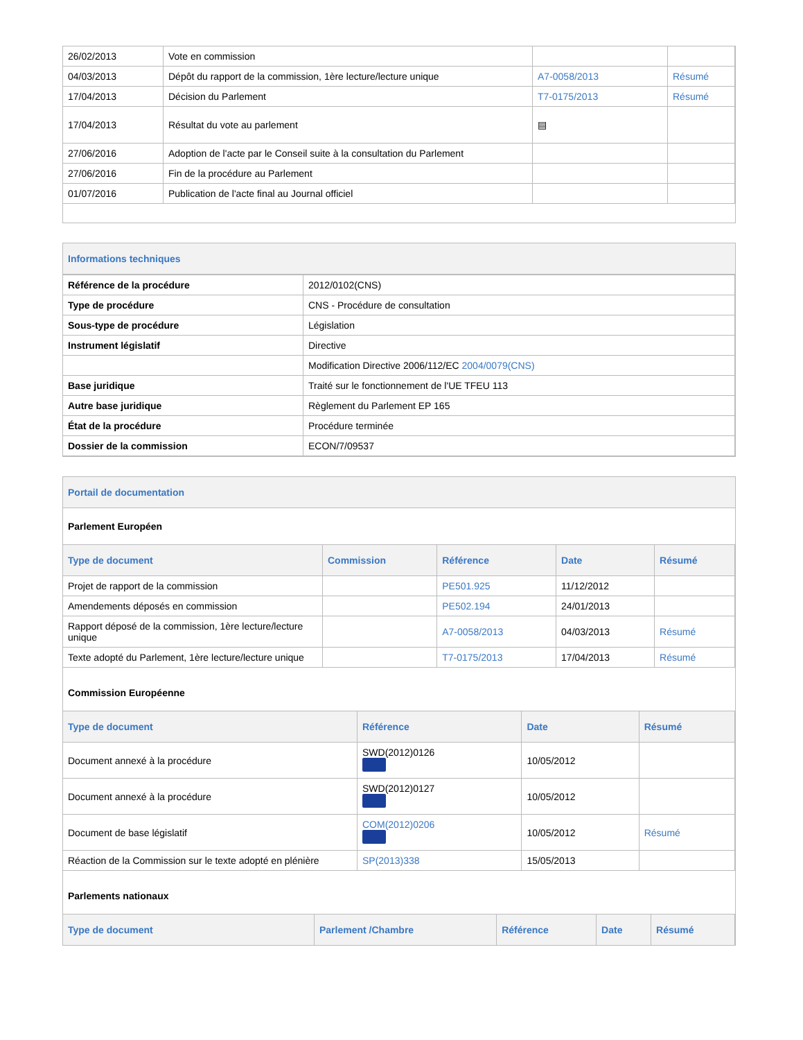| 26/02/2013 | Vote en commission | | |
| 04/03/2013 | Dépôt du rapport de la commission, 1ère lecture/lecture unique | A7-0058/2013 | Résumé |
| 17/04/2013 | Décision du Parlement | T7-0175/2013 | Résumé |
| 17/04/2013 | Résultat du vote au parlement | ▤ | |
| 27/06/2016 | Adoption de l'acte par le Conseil suite à la consultation du Parlement | | |
| 27/06/2016 | Fin de la procédure au Parlement | | |
| 01/07/2016 | Publication de l'acte final au Journal officiel | | |
Informations techniques
| Référence de la procédure | 2012/0102(CNS) |
| Type de procédure | CNS - Procédure de consultation |
| Sous-type de procédure | Législation |
| Instrument législatif | Directive |
| | Modification Directive 2006/112/EC 2004/0079(CNS) |
| Base juridique | Traité sur le fonctionnement de l'UE TFEU 113 |
| Autre base juridique | Règlement du Parlement EP 165 |
| État de la procédure | Procédure terminée |
| Dossier de la commission | ECON/7/09537 |
Portail de documentation
Parlement Européen
| Type de document | Commission | Référence | Date | Résumé |
| --- | --- | --- | --- | --- |
| Projet de rapport de la commission | | PE501.925 | 11/12/2012 | |
| Amendements déposés en commission | | PE502.194 | 24/01/2013 | |
| Rapport déposé de la commission, 1ère lecture/lecture unique | | A7-0058/2013 | 04/03/2013 | Résumé |
| Texte adopté du Parlement, 1ère lecture/lecture unique | | T7-0175/2013 | 17/04/2013 | Résumé |
Commission Européenne
| Type de document | Référence | Date | Résumé |
| --- | --- | --- | --- |
| Document annexé à la procédure | SWD(2012)0126 | 10/05/2012 | |
| Document annexé à la procédure | SWD(2012)0127 | 10/05/2012 | |
| Document de base législatif | COM(2012)0206 | 10/05/2012 | Résumé |
| Réaction de la Commission sur le texte adopté en plénière | SP(2013)338 | 15/05/2013 | |
Parlements nationaux
| Type de document | Parlement /Chambre | Référence | Date | Résumé |
| --- | --- | --- | --- | --- |